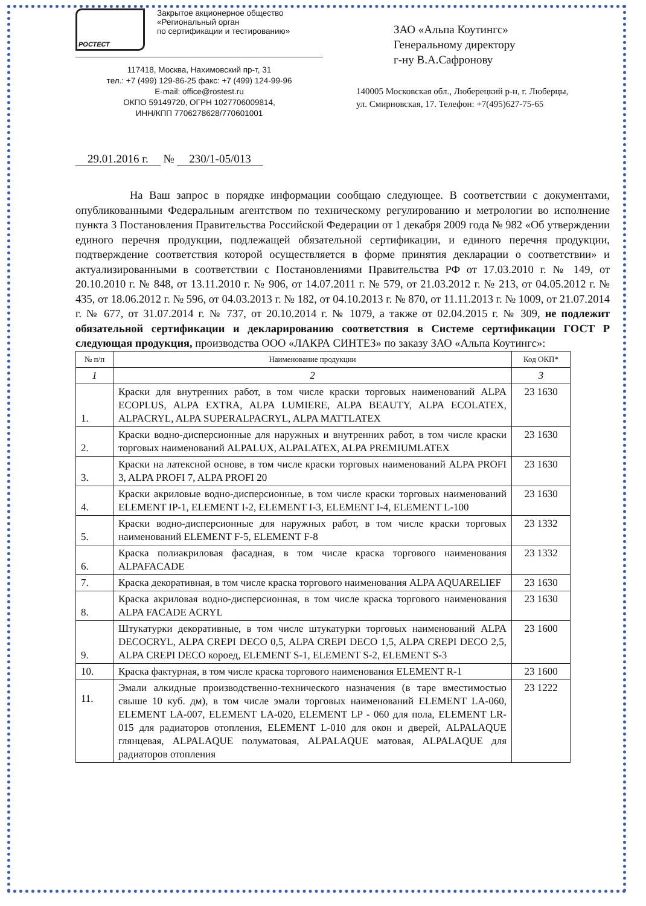РОСТЕСТ
Закрытое акционерное общество
«Региональный орган
по сертификации и тестированию»
117418, Москва, Нахимовский пр-т, 31
тел.: +7 (499) 129-86-25 факс: +7 (499) 124-99-96
E-mail: office@rostest.ru
ОКПО 59149720, ОГРН 1027706009814,
ИНН/КПП 7706278628/770601001
ЗАО «Альпа Коутингс»
Генеральному директору
г-ну В.А.Сафронову
140005 Московская обл., Люберецкий р-н, г. Люберцы,
ул. Смирновская, 17. Телефон: +7(495)627-75-65
29.01.2016 г. № 230/1-05/013
На Ваш запрос в порядке информации сообщаю следующее. В соответствии с документами, опубликованными Федеральным агентством по техническому регулированию и метрологии во исполнение пункта 3 Постановления Правительства Российской Федерации от 1 декабря 2009 года № 982 «Об утверждении единого перечня продукции, подлежащей обязательной сертификации, и единого перечня продукции, подтверждение соответствия которой осуществляется в форме принятия декларации о соответствии» и актуализированными в соответствии с Постановлениями Правительства РФ от 17.03.2010 г. № 149, от 20.10.2010 г. № 848, от 13.11.2010 г. № 906, от 14.07.2011 г. № 579, от 21.03.2012 г. № 213, от 04.05.2012 г. № 435, от 18.06.2012 г. № 596, от 04.03.2013 г. № 182, от 04.10.2013 г. № 870, от 11.11.2013 г. № 1009, от 21.07.2014 г. № 677, от 31.07.2014 г. № 737, от 20.10.2014 г. № 1079, а также от 02.04.2015 г. № 309, не подлежит обязательной сертификации и декларированию соответствия в Системе сертификации ГОСТ Р следующая продукция, производства ООО «ЛАКРА СИНТЕЗ» по заказу ЗАО «Альпа Коутингс»:
| № п/п | Наименование продукции | Код ОКП* |
| --- | --- | --- |
| 1 | 2 | 3 |
| 1. | Краски для внутренних работ, в том числе краски торговых наименований ALPA ECOPLUS, ALPA EXTRA, ALPA LUMIERE, ALPA BEAUTY, ALPA ECOLATEX, ALPACRYL, ALPA SUPERALPACRYL, ALPA MATTLATEX | 23 1630 |
| 2. | Краски водно-дисперсионные для наружных и внутренних работ, в том числе краски торговых наименований ALPALUX, ALPALATEX, ALPA PREMIUMLATEX | 23 1630 |
| 3. | Краски на латексной основе, в том числе краски торговых наименований ALPA PROFI 3, ALPA PROFI 7, ALPA PROFI 20 | 23 1630 |
| 4. | Краски акриловые водно-дисперсионные, в том числе краски торговых наименований ELEMENT IP-1, ELEMENT I-2, ELEMENT I-3, ELEMENT I-4, ELEMENT L-100 | 23 1630 |
| 5. | Краски водно-дисперсионные для наружных работ, в том числе краски торговых наименований ELEMENT F-5, ELEMENT F-8 | 23 1332 |
| 6. | Краска полиакриловая фасадная, в том числе краска торгового наименования ALPAFACADE | 23 1332 |
| 7. | Краска декоративная, в том числе краска торгового наименования ALPA AQUARELIEF | 23 1630 |
| 8. | Краска акриловая водно-дисперсионная, в том числе краска торгового наименования ALPA FACADE ACRYL | 23 1630 |
| 9. | Штукатурки декоративные, в том числе штукатурки торговых наименований ALPA DECOCRYL, ALPA CREPI DECO 0,5, ALPA CREPI DECO 1,5, ALPA CREPI DECO 2,5, ALPA CREPI DECO короед, ELEMENT S-1, ELEMENT S-2, ELEMENT S-3 | 23 1600 |
| 10. | Краска фактурная, в том числе краска торгового наименования ELEMENT R-1 | 23 1600 |
| 11. | Эмали алкидные производственно-технического назначения (в таре вместимостью свыше 10 куб. дм), в том числе эмали торговых наименований ELEMENT LA-060, ELEMENT LA-007, ELEMENT LA-020, ELEMENT LP - 060 для пола, ELEMENT LR-015 для радиаторов отопления, ELEMENT L-010 для окон и дверей, ALPALAQUE глянцевая, ALPALAQUE полуматовая, ALPALAQUE матовая, ALPALAQUE для радиаторов отопления | 23 1222 |